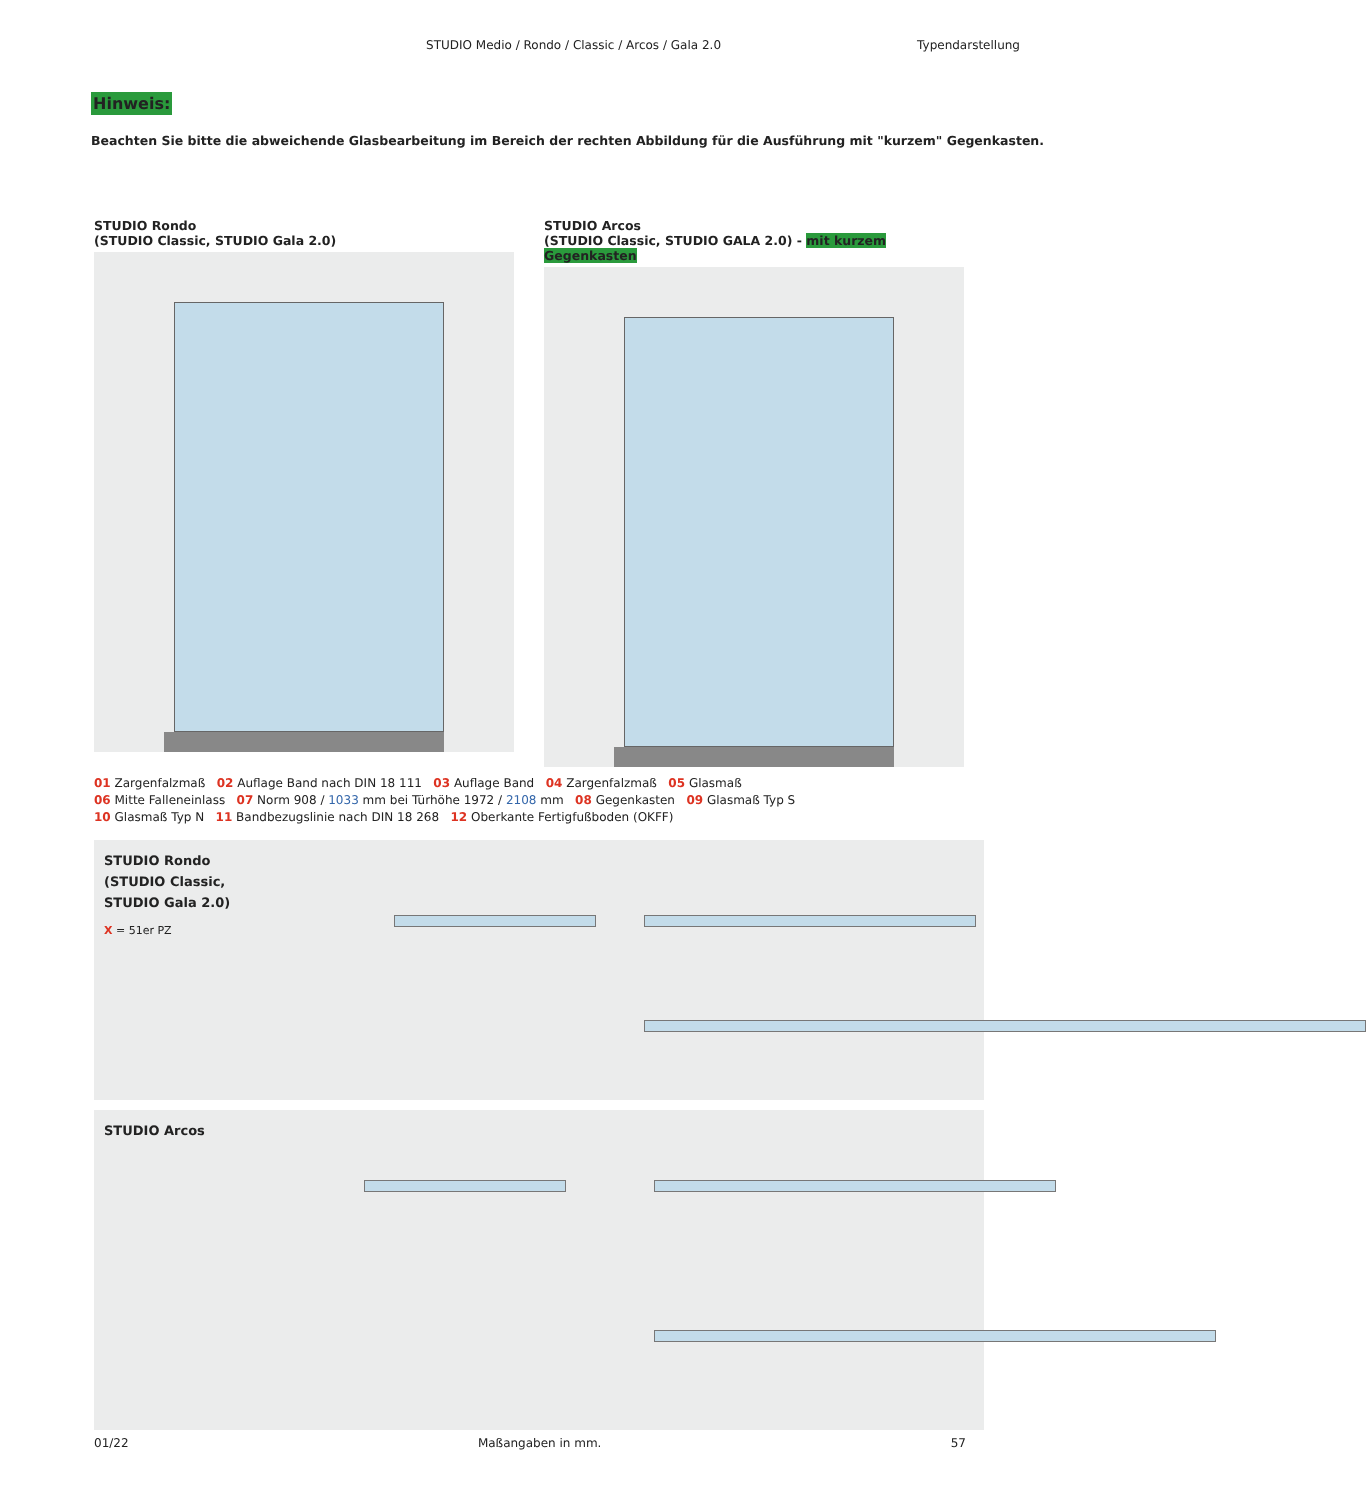STUDIO Medio / Rondo / Classic / Arcos / Gala 2.0
Typendarstellung
Hinweis:
Beachten Sie bitte die abweichende Glasbearbeitung im Bereich der rechten Abbildung für die Ausführung mit "kurzem" Gegenkasten.
STUDIO Rondo
(STUDIO Classic, STUDIO Gala 2.0)
STUDIO Arcos
(STUDIO Classic, STUDIO GALA 2.0) - mit kurzem Gegenkasten
01 Zargenfalzmaß 02 Auflage Band nach DIN 18 111 03 Auflage Band 04 Zargenfalzmaß 05 Glasmaß
06 Mitte Falleneinlass 07 Norm 908 / 1033 mm bei Türhöhe 1972 / 2108 mm 08 Gegenkasten 09 Glasmaß Typ S
10 Glasmaß Typ N 11 Bandbezugslinie nach DIN 18 268 12 Oberkante Fertigfußboden (OKFF)
STUDIO Rondo (STUDIO Classic, STUDIO Gala 2.0)
X = 51er PZ
STUDIO Arcos
01/22 Maßangaben in mm. 57